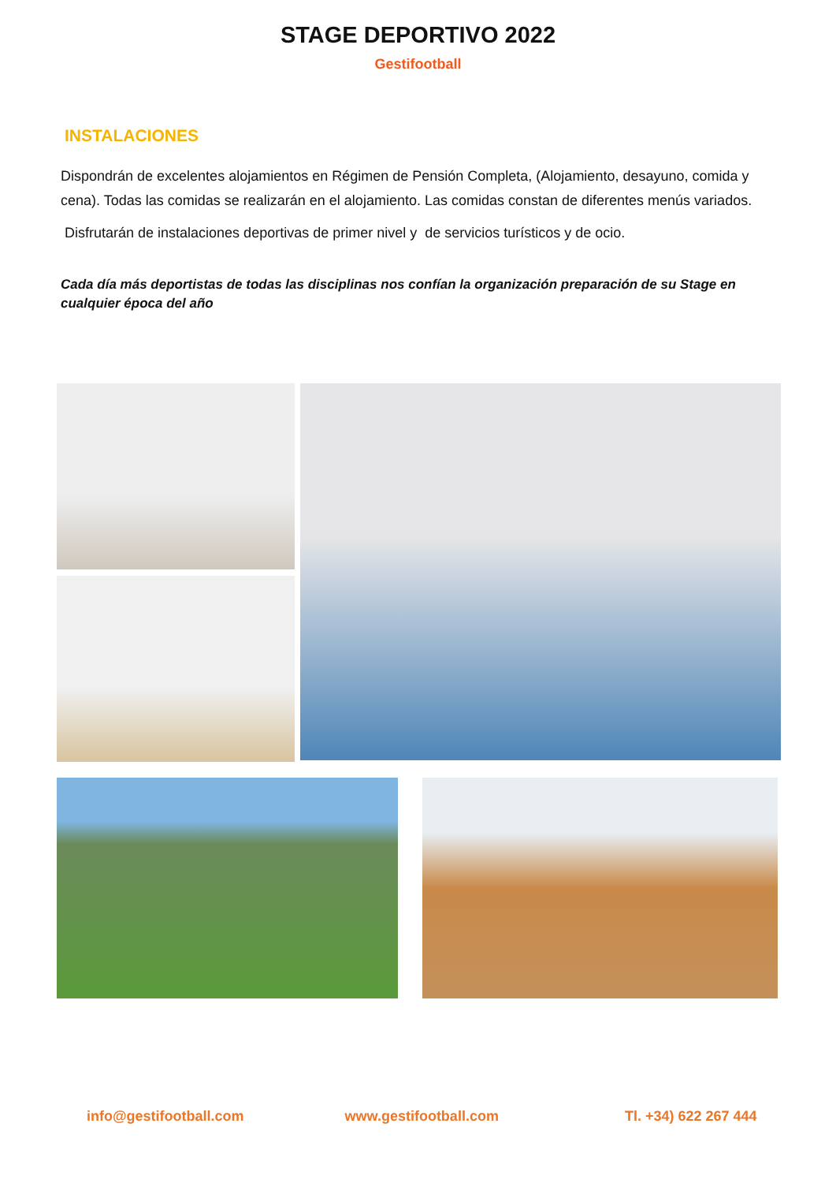STAGE DEPORTIVO 2022
Gestifootball
INSTALACIONES
Dispondrán de excelentes alojamientos en Régimen de Pensión Completa, (Alojamiento, desayuno, comida y cena). Todas las comidas se realizarán en el alojamiento. Las comidas constan de diferentes menús variados.
Disfrutarán de instalaciones deportivas de primer nivel y de servicios turísticos y de ocio.
Cada día más deportistas de todas las disciplinas nos confían la organización preparación de su Stage en cualquier época del año
info@gestifootball.com www.gestifootball.com Tl. +34) 622 267 444